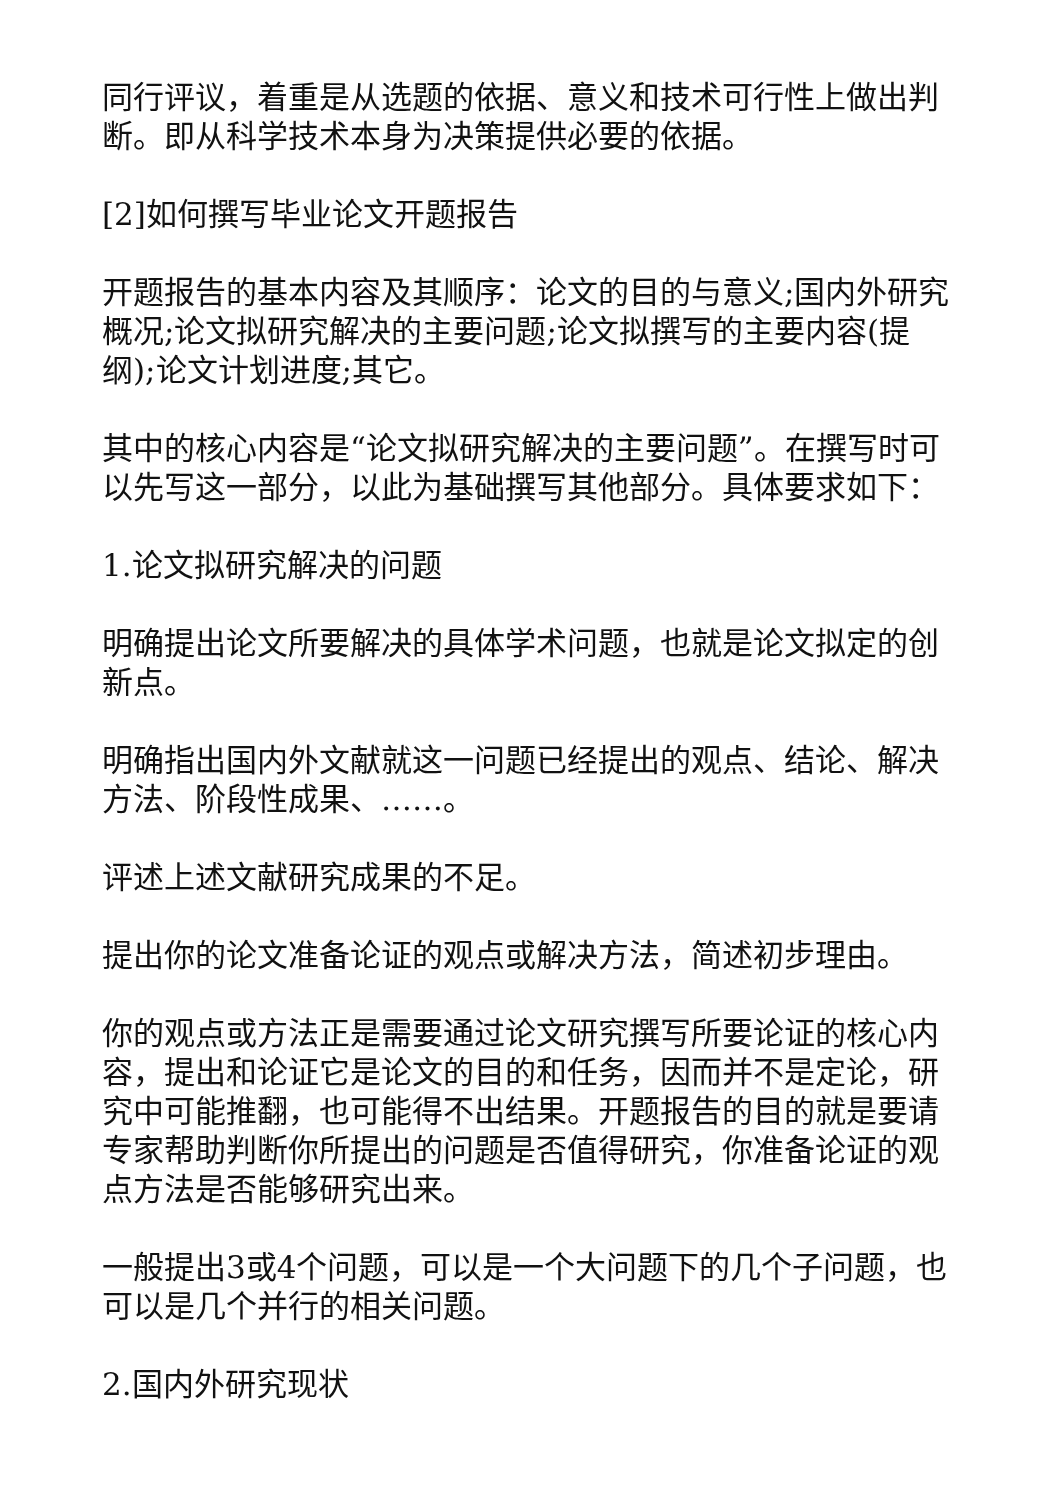同行评议，着重是从选题的依据、意义和技术可行性上做出判断。即从科学技术本身为决策提供必要的依据。
[2]如何撰写毕业论文开题报告
开题报告的基本内容及其顺序：论文的目的与意义;国内外研究概况;论文拟研究解决的主要问题;论文拟撰写的主要内容(提纲);论文计划进度;其它。
其中的核心内容是“论文拟研究解决的主要问题”。在撰写时可以先写这一部分，以此为基础撰写其他部分。具体要求如下：
1.论文拟研究解决的问题
明确提出论文所要解决的具体学术问题，也就是论文拟定的创新点。
明确指出国内外文献就这一问题已经提出的观点、结论、解决方法、阶段性成果、……。
评述上述文献研究成果的不足。
提出你的论文准备论证的观点或解决方法，简述初步理由。
你的观点或方法正是需要通过论文研究撰写所要论证的核心内容，提出和论证它是论文的目的和任务，因而并不是定论，研究中可能推翻，也可能得不出结果。开题报告的目的就是要请专家帮助判断你所提出的问题是否值得研究，你准备论证的观点方法是否能够研究出来。
一般提出3或4个问题，可以是一个大问题下的几个子问题，也可以是几个并行的相关问题。
2.国内外研究现状